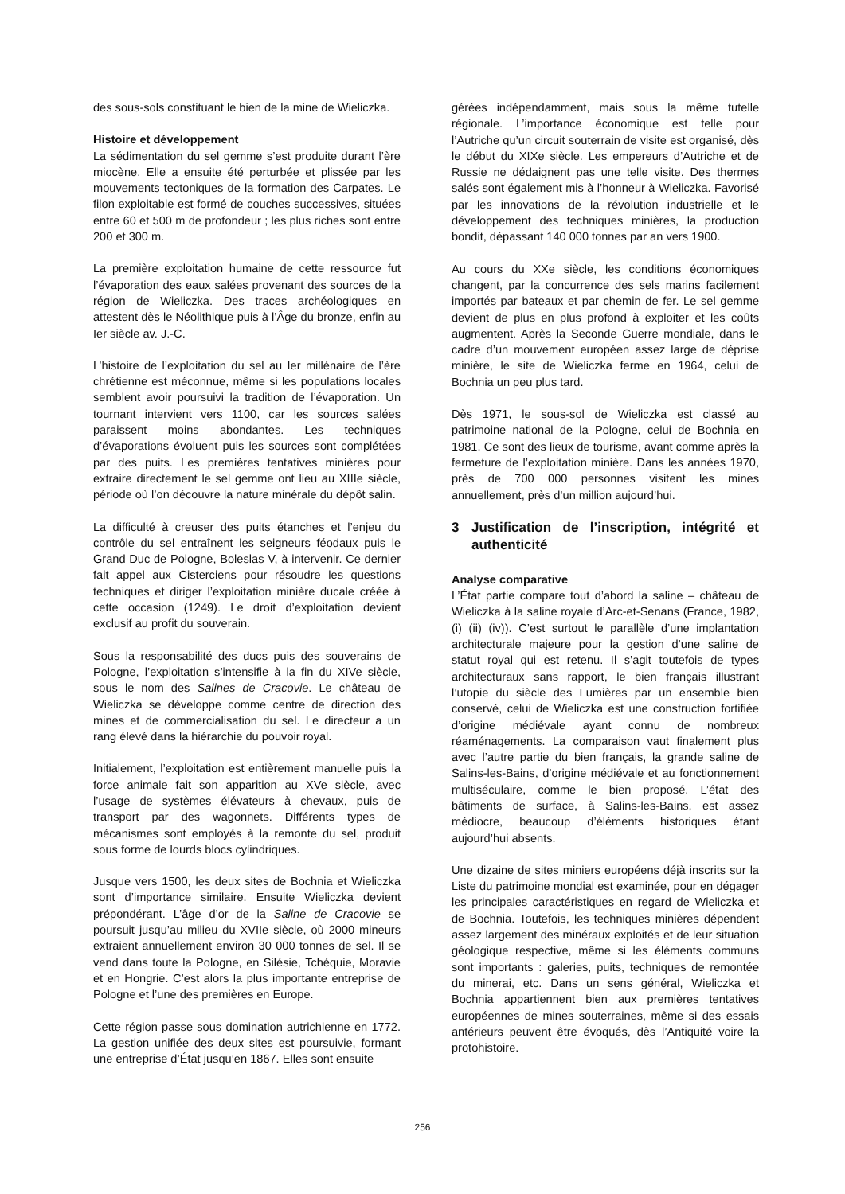des sous-sols constituant le bien de la mine de Wieliczka.
Histoire et développement
La sédimentation du sel gemme s’est produite durant l’ère miocène. Elle a ensuite été perturbée et plissée par les mouvements tectoniques de la formation des Carpates. Le filon exploitable est formé de couches successives, situées entre 60 et 500 m de profondeur ; les plus riches sont entre 200 et 300 m.
La première exploitation humaine de cette ressource fut l’évaporation des eaux salées provenant des sources de la région de Wieliczka. Des traces archéologiques en attestent dès le Néolithique puis à l’Âge du bronze, enfin au Ier siècle av. J.-C.
L’histoire de l’exploitation du sel au Ier millénaire de l’ère chrétienne est méconnue, même si les populations locales semblent avoir poursuivi la tradition de l’évaporation. Un tournant intervient vers 1100, car les sources salées paraissent moins abondantes. Les techniques d’évaporations évoluent puis les sources sont complétées par des puits. Les premières tentatives minières pour extraire directement le sel gemme ont lieu au XIIIe siècle, période où l’on découvre la nature minérale du dépôt salin.
La difficulté à creuser des puits étanches et l’enjeu du contrôle du sel entraînent les seigneurs féodaux puis le Grand Duc de Pologne, Boleslas V, à intervenir. Ce dernier fait appel aux Cisterciens pour résoudre les questions techniques et diriger l’exploitation minière ducale créée à cette occasion (1249). Le droit d’exploitation devient exclusif au profit du souverain.
Sous la responsabilité des ducs puis des souverains de Pologne, l’exploitation s’intensifie à la fin du XIVe siècle, sous le nom des Salines de Cracovie. Le château de Wieliczka se développe comme centre de direction des mines et de commercialisation du sel. Le directeur a un rang élevé dans la hiérarchie du pouvoir royal.
Initialement, l’exploitation est entièrement manuelle puis la force animale fait son apparition au XVe siècle, avec l’usage de systèmes élévateurs à chevaux, puis de transport par des wagonnets. Différents types de mécanismes sont employés à la remonte du sel, produit sous forme de lourds blocs cylindriques.
Jusque vers 1500, les deux sites de Bochnia et Wieliczka sont d’importance similaire. Ensuite Wieliczka devient prépondérant. L’âge d’or de la Saline de Cracovie se poursuit jusqu’au milieu du XVIIe siècle, où 2000 mineurs extraient annuellement environ 30 000 tonnes de sel. Il se vend dans toute la Pologne, en Silésie, Tchéquie, Moravie et en Hongrie. C’est alors la plus importante entreprise de Pologne et l’une des premières en Europe.
Cette région passe sous domination autrichienne en 1772. La gestion unifiée des deux sites est poursuivie, formant une entreprise d’État jusqu’en 1867. Elles sont ensuite
gérées indépendamment, mais sous la même tutelle régionale. L’importance économique est telle pour l’Autriche qu’un circuit souterrain de visite est organisé, dès le début du XIXe siècle. Les empereurs d’Autriche et de Russie ne dédaignent pas une telle visite. Des thermes salés sont également mis à l’honneur à Wieliczka. Favorisé par les innovations de la révolution industrielle et le développement des techniques minières, la production bondit, dépassant 140 000 tonnes par an vers 1900.
Au cours du XXe siècle, les conditions économiques changent, par la concurrence des sels marins facilement importés par bateaux et par chemin de fer. Le sel gemme devient de plus en plus profond à exploiter et les coûts augmentent. Après la Seconde Guerre mondiale, dans le cadre d’un mouvement européen assez large de déprise minière, le site de Wieliczka ferme en 1964, celui de Bochnia un peu plus tard.
Dès 1971, le sous-sol de Wieliczka est classé au patrimoine national de la Pologne, celui de Bochnia en 1981. Ce sont des lieux de tourisme, avant comme après la fermeture de l’exploitation minière. Dans les années 1970, près de 700 000 personnes visitent les mines annuellement, près d’un million aujourd’hui.
3 Justification de l’inscription, intégrité et authenticité
Analyse comparative
L’État partie compare tout d’abord la saline – château de Wieliczka à la saline royale d’Arc-et-Senans (France, 1982, (i) (ii) (iv)). C’est surtout le parallèle d’une implantation architecturale majeure pour la gestion d’une saline de statut royal qui est retenu. Il s’agit toutefois de types architecturaux sans rapport, le bien français illustrant l’utopie du siècle des Lumières par un ensemble bien conservé, celui de Wieliczka est une construction fortifiée d’origine médiévale ayant connu de nombreux réaménagements. La comparaison vaut finalement plus avec l’autre partie du bien français, la grande saline de Salins-les-Bains, d’origine médiévale et au fonctionnement multiséculaire, comme le bien proposé. L’état des bâtiments de surface, à Salins-les-Bains, est assez médiocre, beaucoup d’éléments historiques étant aujourd’hui absents.
Une dizaine de sites miniers européens déjà inscrits sur la Liste du patrimoine mondial est examinée, pour en dégager les principales caractéristiques en regard de Wieliczka et de Bochnia. Toutefois, les techniques minières dépendent assez largement des minéraux exploités et de leur situation géologique respective, même si les éléments communs sont importants : galeries, puits, techniques de remontée du minerai, etc. Dans un sens général, Wieliczka et Bochnia appartiennent bien aux premières tentatives européennes de mines souterraines, même si des essais antérieurs peuvent être évoqués, dès l’Antiquité voire la protohistoire.
256